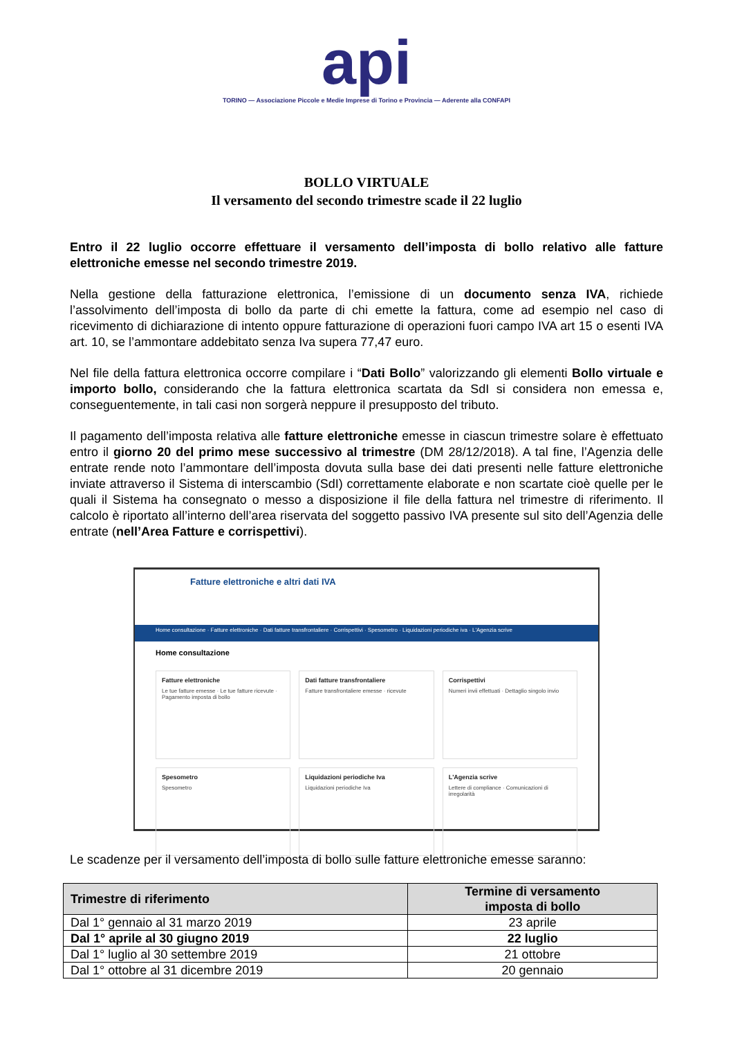api
TORINO — Associazione Piccole e Medie Imprese di Torino e Provincia — Aderente alla CONFAPI
BOLLO VIRTUALE
Il versamento del secondo trimestre scade il 22 luglio
Entro il 22 luglio occorre effettuare il versamento dell’imposta di bollo relativo alle fatture elettroniche emesse nel secondo trimestre 2019.
Nella gestione della fatturazione elettronica, l’emissione di un documento senza IVA, richiede l’assolvimento dell’imposta di bollo da parte di chi emette la fattura, come ad esempio nel caso di ricevimento di dichiarazione di intento oppure fatturazione di operazioni fuori campo IVA art 15 o esenti IVA art. 10, se l’ammontare addebitato senza Iva supera 77,47 euro.
Nel file della fattura elettronica occorre compilare i “Dati Bollo” valorizzando gli elementi Bollo virtuale e importo bollo, considerando che la fattura elettronica scartata da SdI si considera non emessa e, conseguentemente, in tali casi non sorgerà neppure il presupposto del tributo.
Il pagamento dell’imposta relativa alle fatture elettroniche emesse in ciascun trimestre solare è effettuato entro il giorno 20 del primo mese successivo al trimestre (DM 28/12/2018). A tal fine, l’Agenzia delle entrate rende noto l’ammontare dell’imposta dovuta sulla base dei dati presenti nelle fatture elettroniche inviate attraverso il Sistema di interscambio (SdI) correttamente elaborate e non scartate cioè quelle per le quali il Sistema ha consegnato o messo a disposizione il file della fattura nel trimestre di riferimento. Il calcolo è riportato all’interno dell’area riservata del soggetto passivo IVA presente sul sito dell’Agenzia delle entrate (nell’Area Fatture e corrispettivi).
Fatture elettroniche e altri dati IVA
Home consultazione · Fatture elettroniche · Dati fatture transfrontaliere · Corrispettivi · Spesometro · Liquidazioni periodiche iva · L'Agenzia scrive
Home consultazione
Fatture elettroniche
Le tue fatture emesse · Le tue fatture ricevute · Pagamento imposta di bollo
Dati fatture transfrontaliere
Fatture transfrontaliere emesse · ricevute
Corrispettivi
Numeri invii effettuati · Dettaglio singolo invio
Spesometro
Spesometro
Liquidazioni periodiche Iva
Liquidazioni periodiche Iva
L'Agenzia scrive
Lettere di compliance · Comunicazioni di irregolarità
Le scadenze per il versamento dell’imposta di bollo sulle fatture elettroniche emesse saranno:
| Trimestre di riferimento | Termine di versamento imposta di bollo |
| --- | --- |
| Dal 1° gennaio al 31 marzo 2019 | 23 aprile |
| Dal 1° aprile al 30 giugno 2019 | 22 luglio |
| Dal 1° luglio al 30 settembre 2019 | 21 ottobre |
| Dal 1° ottobre al 31 dicembre 2019 | 20 gennaio |